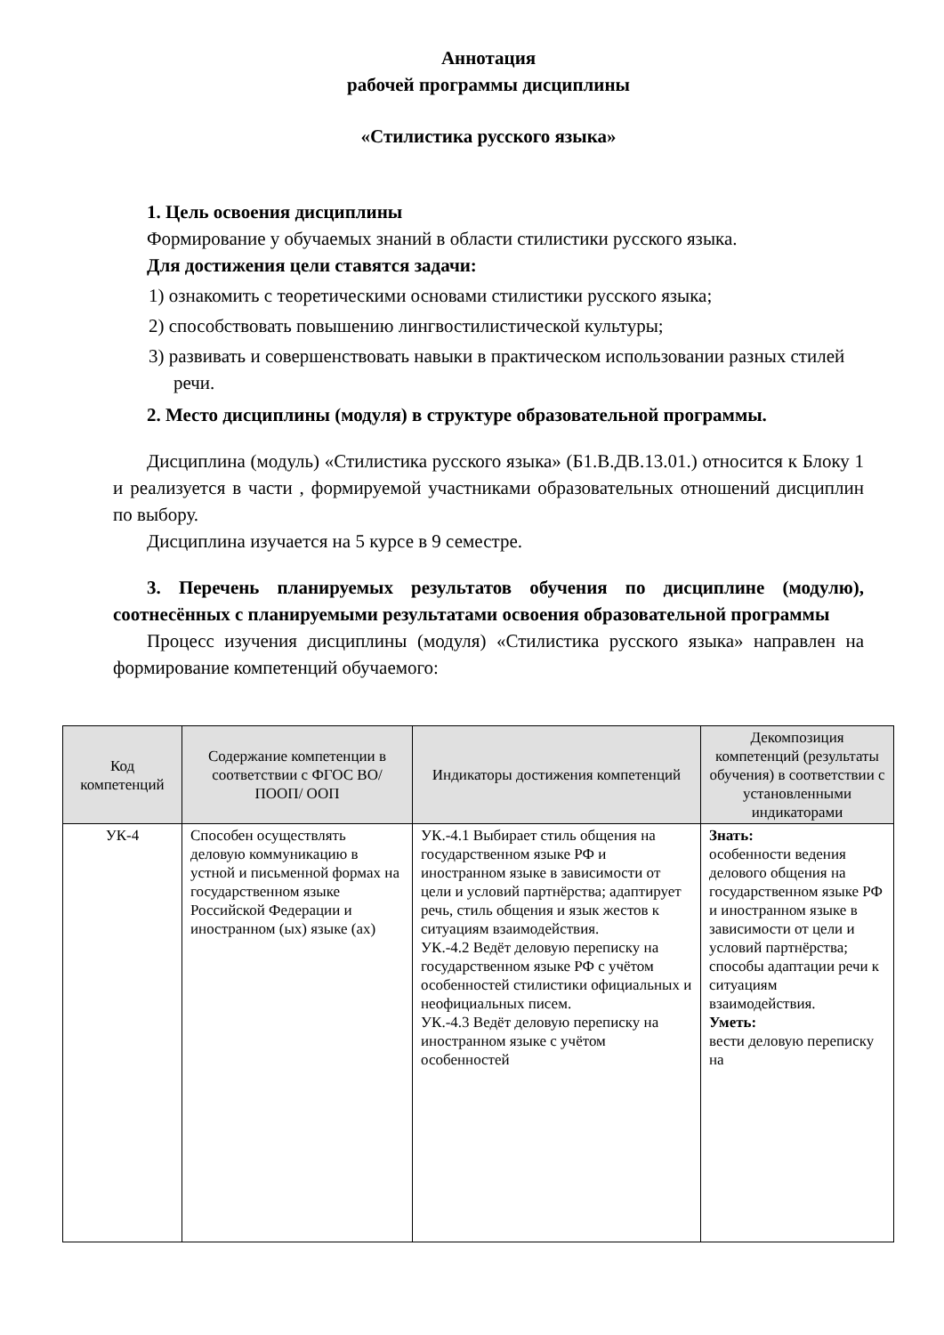Аннотация
рабочей программы дисциплины
«Стилистика русского языка»
1. Цель освоения дисциплины
Формирование у обучаемых знаний в области стилистики русского языка.
Для достижения цели ставятся задачи:
1) ознакомить с теоретическими основами стилистики русского языка;
2) способствовать повышению лингвостилистической культуры;
3) развивать и совершенствовать навыки в практическом использовании разных стилей речи.
2. Место дисциплины (модуля) в структуре образовательной программы.
Дисциплина (модуль) «Стилистика русского языка» (Б1.В.ДВ.13.01.) относится к Блоку 1 и реализуется в части , формируемой участниками образовательных отношений дисциплин по выбору.
Дисциплина изучается на 5 курсе в 9 семестре.
3. Перечень планируемых результатов обучения по дисциплине (модулю), соотнесённых с планируемыми результатами освоения образовательной программы
Процесс изучения дисциплины (модуля) «Стилистика русского языка» направлен на формирование компетенций обучаемого:
| Код компетенций | Содержание компетенции в соответствии с ФГОС ВО/ ПООП/ ООП | Индикаторы достижения компетенций | Декомпозиция компетенций (результаты обучения) в соответствии с установленными индикаторами |
| --- | --- | --- | --- |
| УК-4 | Способен осуществлять деловую коммуникацию в устной и письменной формах на государственном языке Российской Федерации и иностранном (ых) языке (ах) | УК.-4.1 Выбирает стиль общения на государственном языке РФ и иностранном языке в зависимости от цели и условий партнёрства; адаптирует речь, стиль общения и язык жестов к ситуациям взаимодействия. УК.-4.2 Ведёт деловую переписку на государственном языке РФ с учётом особенностей стилистики официальных и неофициальных писем. УК.-4.3 Ведёт деловую переписку на иностранном языке с учётом особенностей | Знать: особенности ведения делового общения на государственном языке РФ и иностранном языке в зависимости от цели и условий партнёрства; способы адаптации речи к ситуациям взаимодействия. Уметь: вести деловую переписку на |